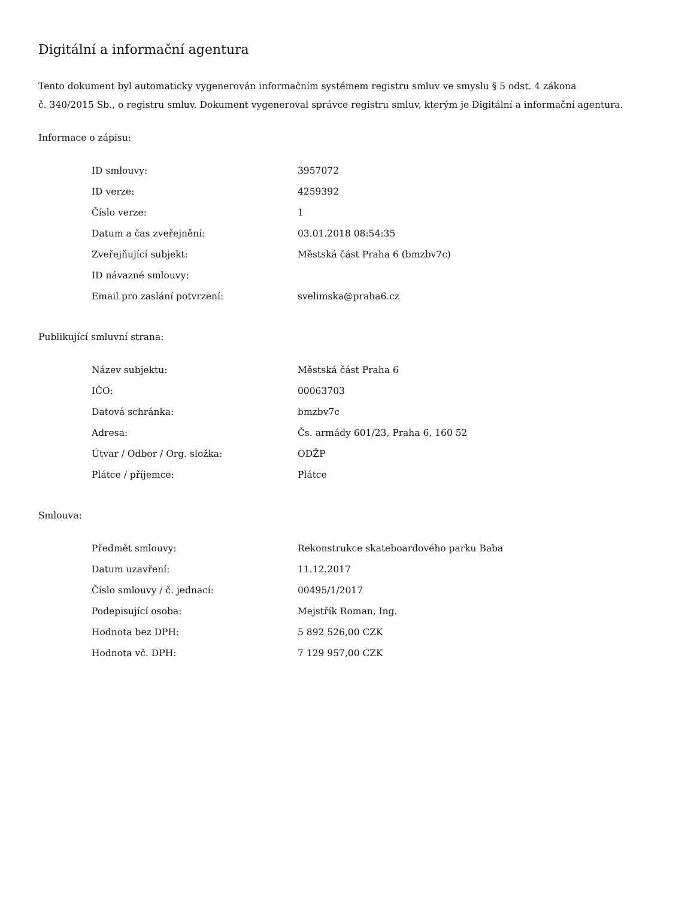Digitální a informační agentura
Tento dokument byl automaticky vygenerován informačním systémem registru smluv ve smyslu § 5 odst. 4 zákona
č. 340/2015 Sb., o registru smluv. Dokument vygeneroval správce registru smluv, kterým je Digitální a informační agentura.
Informace o zápisu:
| ID smlouvy: | 3957072 |
| ID verze: | 4259392 |
| Číslo verze: | 1 |
| Datum a čas zveřejnění: | 03.01.2018 08:54:35 |
| Zveřejňující subjekt: | Městská část Praha 6 (bmzbv7c) |
| ID návazné smlouvy: | |
| Email pro zaslání potvrzení: | svelimska@praha6.cz |
Publikující smluvní strana:
| Název subjektu: | Městská část Praha 6 |
| IČO: | 00063703 |
| Datová schránka: | bmzbv7c |
| Adresa: | Čs. armády 601/23, Praha 6, 160 52 |
| Útvar / Odbor / Org. složka: | ODŽP |
| Plátce / příjemce: | Plátce |
Smlouva:
| Předmět smlouvy: | Rekonstrukce skateboardového parku Baba |
| Datum uzavření: | 11.12.2017 |
| Číslo smlouvy / č. jednací: | 00495/1/2017 |
| Podepisující osoba: | Mejstřík Roman, Ing. |
| Hodnota bez DPH: | 5 892 526,00 CZK |
| Hodnota vč. DPH: | 7 129 957,00 CZK |